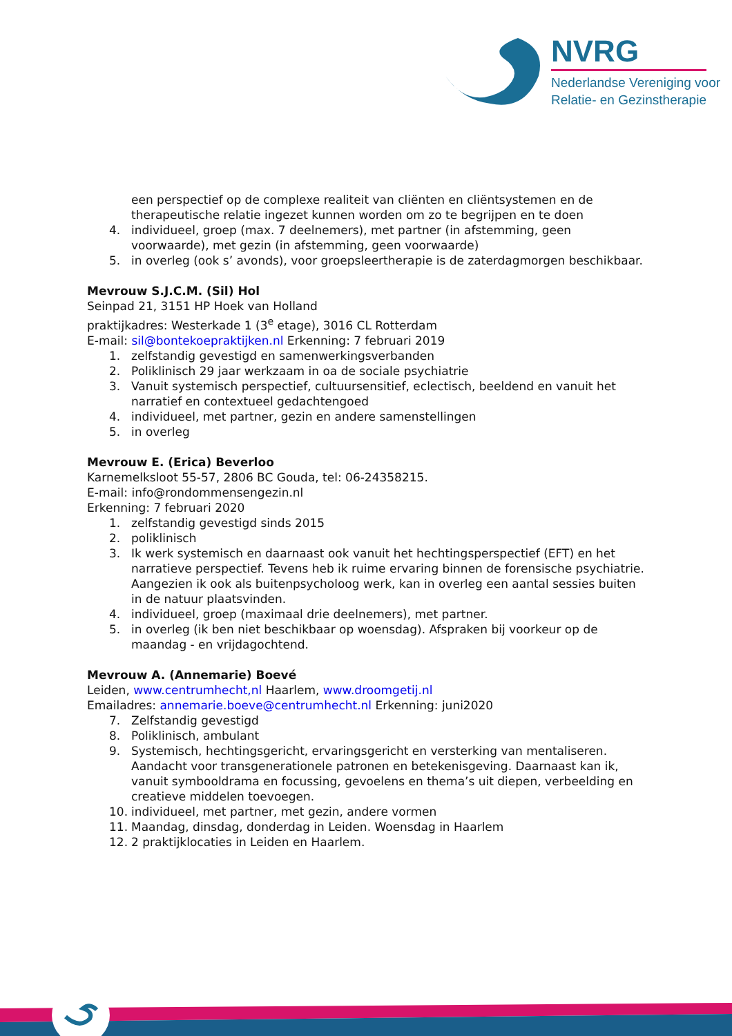NVRG
Nederlandse Vereniging voor
Relatie- en Gezinstherapie
een perspectief op de complexe realiteit van cliënten en cliëntsystemen en de therapeutische relatie ingezet kunnen worden om zo te begrijpen en te doen
4. individueel, groep (max. 7 deelnemers), met partner (in afstemming, geen voorwaarde), met gezin (in afstemming, geen voorwaarde)
5. in overleg (ook s’ avonds), voor groepsleertherapie is de zaterdagmorgen beschikbaar.
Mevrouw S.J.C.M. (Sil) Hol
Seinpad 21, 3151 HP Hoek van Holland
praktijkadres: Westerkade 1 (3<sup>e</sup> etage), 3016 CL Rotterdam
E-mail: sil@bontekoepraktijken.nl Erkenning: 7 februari 2019
1. zelfstandig gevestigd en samenwerkingsverbanden
2. Poliklinisch 29 jaar werkzaam in oa de sociale psychiatrie
3. Vanuit systemisch perspectief, cultuursensitief, eclectisch, beeldend en vanuit het narratief en contextueel gedachtengoed
4. individueel, met partner, gezin en andere samenstellingen
5. in overleg
Mevrouw E. (Erica) Beverloo
Karnemelksloot 55-57, 2806 BC Gouda, tel: 06-24358215.
E-mail: info@rondommensengezin.nl
Erkenning: 7 februari 2020
1. zelfstandig gevestigd sinds 2015
2. poliklinisch
3. Ik werk systemisch en daarnaast ook vanuit het hechtingsperspectief (EFT) en het narratieve perspectief. Tevens heb ik ruime ervaring binnen de forensische psychiatrie. Aangezien ik ook als buitenpsycholoog werk, kan in overleg een aantal sessies buiten in de natuur plaatsvinden.
4. individueel, groep (maximaal drie deelnemers), met partner.
5. in overleg (ik ben niet beschikbaar op woensdag). Afspraken bij voorkeur op de maandag - en vrijdagochtend.
Mevrouw A. (Annemarie) Boevé
Leiden, www.centrumhecht,nl Haarlem, www.droomgetij.nl
Emailadres: annemarie.boeve@centrumhecht.nl Erkenning: juni2020
7. Zelfstandig gevestigd
8. Poliklinisch, ambulant
9. Systemisch, hechtingsgericht, ervaringsgericht en versterking van mentaliseren. Aandacht voor transgenerationele patronen en betekenisgeving. Daarnaast kan ik, vanuit symbooldrama en focussing, gevoelens en thema’s uit diepen, verbeelding en creatieve middelen toevoegen.
10. individueel, met partner, met gezin, andere vormen
11. Maandag, dinsdag, donderdag in Leiden. Woensdag in Haarlem
12. 2 praktijklocaties in Leiden en Haarlem.